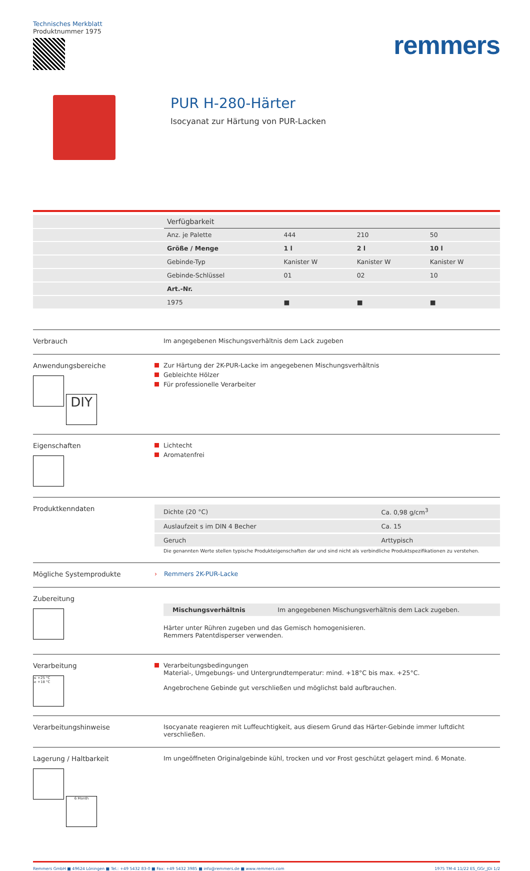Technisches Merkblatt
Produktnummer 1975
remmers
PUR H-280-Härter
Isocyanat zur Härtung von PUR-Lacken
| | Verfügbarkeit | | | |
| | Anz. je Palette | 444 | 210 | 50 |
| | Größe / Menge | 1 l | 2 l | 10 l |
| | Gebinde-Typ | Kanister W | Kanister W | Kanister W |
| | Gebinde-Schlüssel | 01 | 02 | 10 |
| | Art.-Nr. | | | |
| | 1975 | ■ | ■ | ■ |
Verbrauch Im angegebenen Mischungsverhältnis dem Lack zugeben
Anwendungsbereiche
DIY
Zur Härtung der 2K-PUR-Lacke im angegebenen Mischungsverhältnis
Gebleichte Hölzer
Für professionelle Verarbeiter
Eigenschaften
Lichtecht
Aromatenfrei
Produktkenndaten
| Dichte (20 °C) | Ca. 0,98 g/cm<sup>3</sup> |
| Auslaufzeit s im DIN 4 Becher | Ca. 15 |
| Geruch | Arttypisch |
Die genannten Werte stellen typische Produkteigenschaften dar und sind nicht als verbindliche Produktspezifikationen zu verstehen.
Mögliche Systemprodukte › Remmers 2K-PUR-Lacke
Zubereitung
| Mischungsverhältnis | Im angegebenen Mischungsverhältnis dem Lack zugeben. |
Härter unter Rühren zugeben und das Gemisch homogenisieren.
Remmers Patentdisperser verwenden.
Verarbeitung
≤ +25 °C
≥ +18 °C
Verarbeitungsbedingungen
Material-, Umgebungs- und Untergrundtemperatur: mind. +18°C bis max. +25°C.
Angebrochene Gebinde gut verschließen und möglichst bald aufbrauchen.
Verarbeitungshinweise Isocyanate reagieren mit Luffeuchtigkeit, aus diesem Grund das Härter-Gebinde immer luftdicht verschließen.
Lagerung / Haltbarkeit
6 Month
Im ungeöffneten Originalgebinde kühl, trocken und vor Frost geschützt gelagert mind. 6 Monate.
Remmers GmbH ■ 49624 Löningen ■ Tel.: +49 5432 83-0 ■ Fax: +49 5432 3985 ■ info@remmers.de ■ www.remmers.com 1975 TM-4 11/22 ES_GGr_JDi 1/2